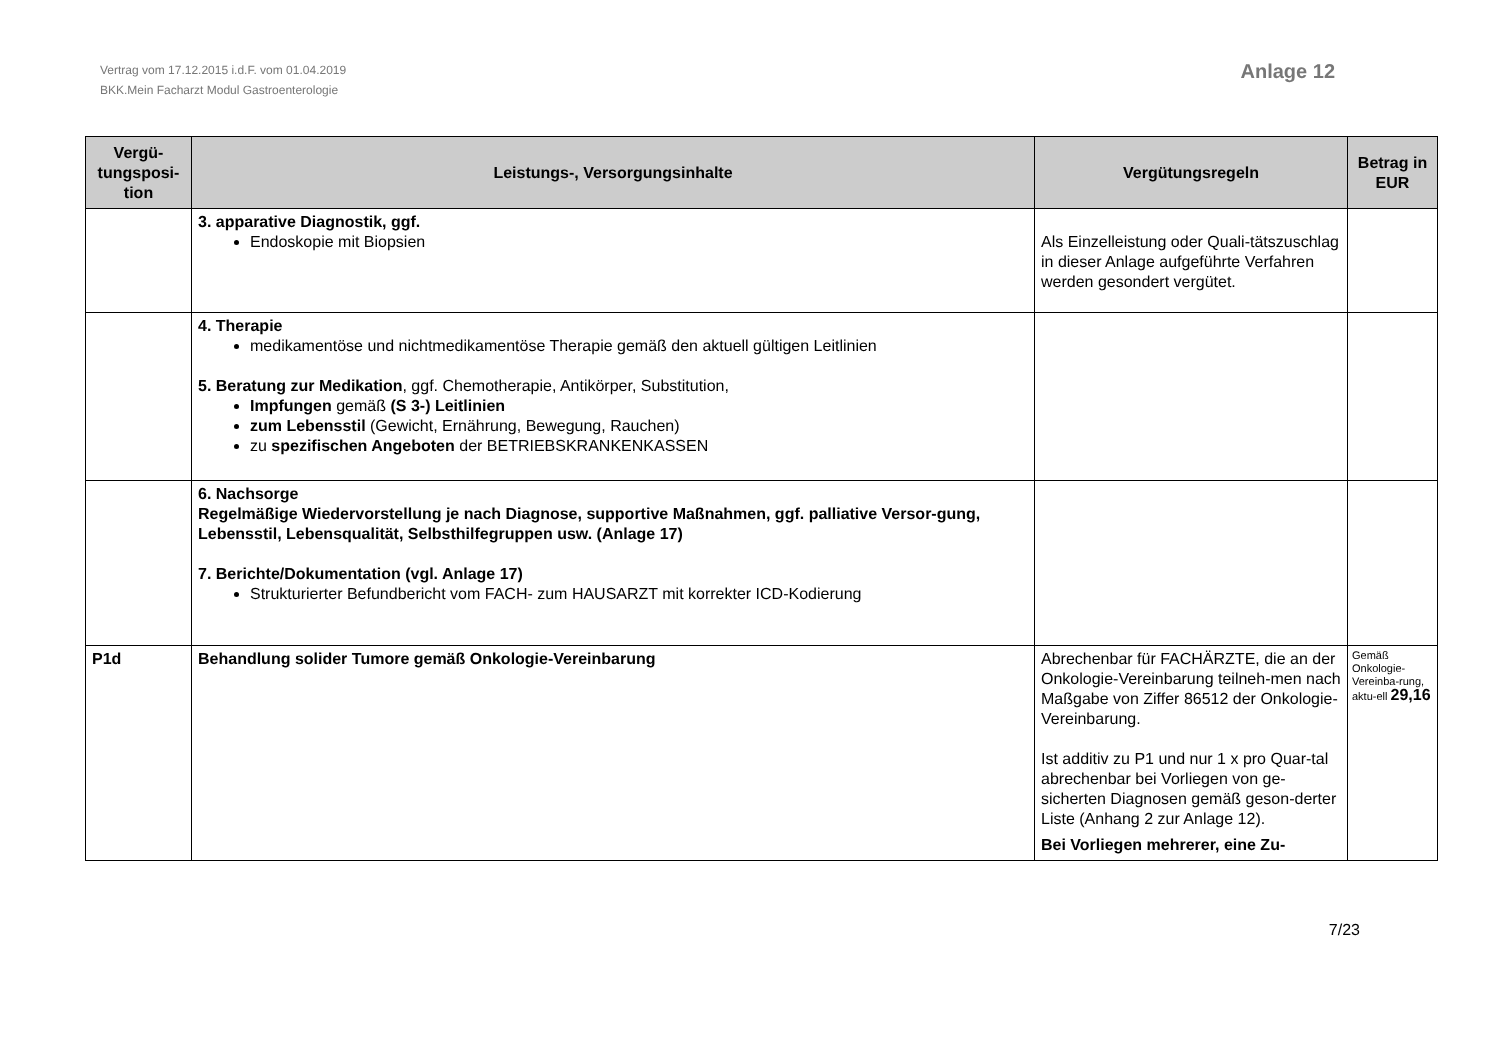Vertrag vom 17.12.2015 i.d.F. vom 01.04.2019
BKK.Mein Facharzt Modul Gastroenterologie
Anlage 12
| Vergü- tungsposi- tion | Leistungs-, Versorgungsinhalte | Vergütungsregeln | Betrag in EUR |
| --- | --- | --- | --- |
| | 3. apparative Diagnostik, ggf. Endoskopie mit Biopsien | Als Einzelleistung oder Quali-tätszuschlag in dieser Anlage aufgeführte Verfahren werden gesondert vergütet. | |
| | 4. Therapie medikamentöse und nichtmedikamentöse Therapie gemäß den aktuell gültigen Leitlinien 5. Beratung zur Medikation , ggf. Chemotherapie, Antikörper, Substitution, Impfungen gemäß (S 3-) Leitlinien zum Lebensstil (Gewicht, Ernährung, Bewegung, Rauchen) zu spezifischen Angeboten der BETRIEBSKRANKENKASSEN | | |
| | 6. Nachsorge Regelmäßige Wiedervorstellung je nach Diagnose, supportive Maßnahmen, ggf. palliative Versor-gung, Lebensstil, Lebensqualität, Selbsthilfegruppen usw. (Anlage 17) 7. Berichte/Dokumentation (vgl. Anlage 17) Strukturierter Befundbericht vom FACH- zum HAUSARZT mit korrekter ICD-Kodierung | | |
| P1d | Behandlung solider Tumore gemäß Onkologie-Vereinbarung | Abrechenbar für FACHÄRZTE, die an der Onkologie-Vereinbarung teilneh-men nach Maßgabe von Ziffer 86512 der Onkologie-Vereinbarung. Ist additiv zu P1 und nur 1 x pro Quar-tal abrechenbar bei Vorliegen von ge-sicherten Diagnosen gemäß geson-derter Liste (Anhang 2 zur Anlage 12). Bei Vorliegen mehrerer, eine Zu- | Gemäß Onkologie-Vereinba-rung, aktu-ell 29,16 |
7/23